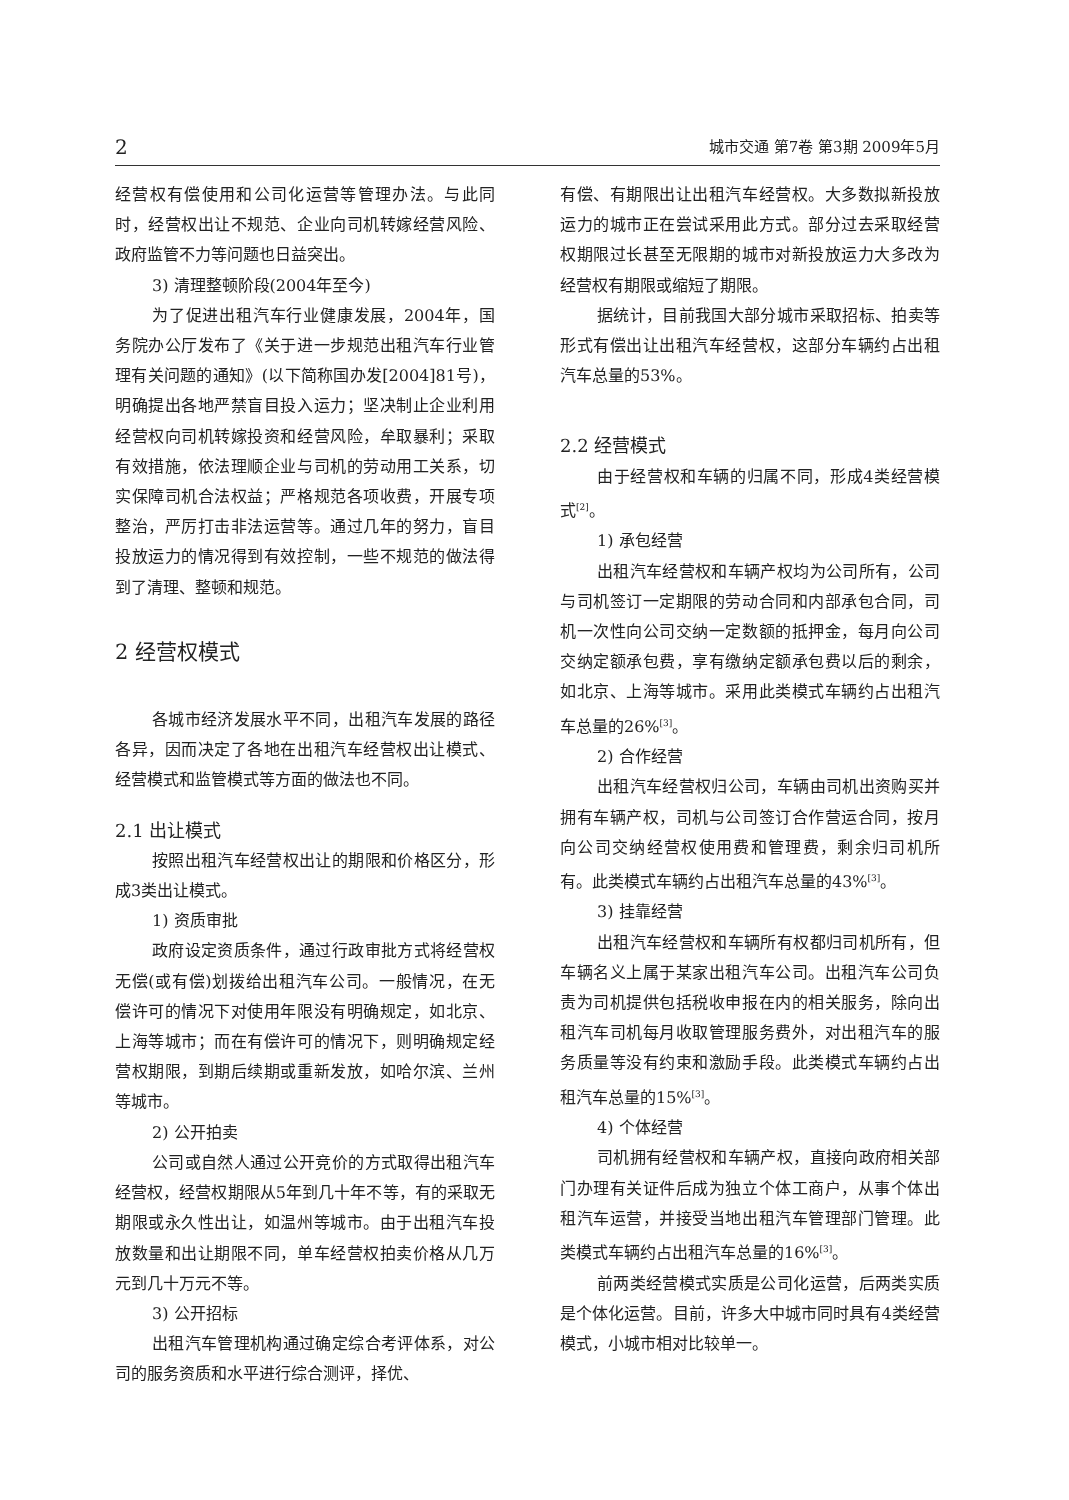2 城市交通 第7卷 第3期 2009年5月
经营权有偿使用和公司化运营等管理办法。与此同时，经营权出让不规范、企业向司机转嫁经营风险、政府监管不力等问题也日益突出。
3) 清理整顿阶段(2004年至今)
为了促进出租汽车行业健康发展，2004年，国务院办公厅发布了《关于进一步规范出租汽车行业管理有关问题的通知》(以下简称国办发[2004]81号)，明确提出各地严禁盲目投入运力；坚决制止企业利用经营权向司机转嫁投资和经营风险，牟取暴利；采取有效措施，依法理顺企业与司机的劳动用工关系，切实保障司机合法权益；严格规范各项收费，开展专项整治，严厉打击非法运营等。通过几年的努力，盲目投放运力的情况得到有效控制，一些不规范的做法得到了清理、整顿和规范。
2 经营权模式
各城市经济发展水平不同，出租汽车发展的路径各异，因而决定了各地在出租汽车经营权出让模式、经营模式和监管模式等方面的做法也不同。
2.1 出让模式
按照出租汽车经营权出让的期限和价格区分，形成3类出让模式。
1) 资质审批
政府设定资质条件，通过行政审批方式将经营权无偿(或有偿)划拨给出租汽车公司。一般情况，在无偿许可的情况下对使用年限没有明确规定，如北京、上海等城市；而在有偿许可的情况下，则明确规定经营权期限，到期后续期或重新发放，如哈尔滨、兰州等城市。
2) 公开拍卖
公司或自然人通过公开竞价的方式取得出租汽车经营权，经营权期限从5年到几十年不等，有的采取无期限或永久性出让，如温州等城市。由于出租汽车投放数量和出让期限不同，单车经营权拍卖价格从几万元到几十万元不等。
3) 公开招标
出租汽车管理机构通过确定综合考评体系，对公司的服务资质和水平进行综合测评，择优、
有偿、有期限出让出租汽车经营权。大多数拟新投放运力的城市正在尝试采用此方式。部分过去采取经营权期限过长甚至无限期的城市对新投放运力大多改为经营权有期限或缩短了期限。
据统计，目前我国大部分城市采取招标、拍卖等形式有偿出让出租汽车经营权，这部分车辆约占出租汽车总量的53%。
2.2 经营模式
由于经营权和车辆的归属不同，形成4类经营模式<sup>[2]</sup>。
1) 承包经营
出租汽车经营权和车辆产权均为公司所有，公司与司机签订一定期限的劳动合同和内部承包合同，司机一次性向公司交纳一定数额的抵押金，每月向公司交纳定额承包费，享有缴纳定额承包费以后的剩余，如北京、上海等城市。采用此类模式车辆约占出租汽车总量的26%<sup>[3]</sup>。
2) 合作经营
出租汽车经营权归公司，车辆由司机出资购买并拥有车辆产权，司机与公司签订合作营运合同，按月向公司交纳经营权使用费和管理费，剩余归司机所有。此类模式车辆约占出租汽车总量的43%<sup>[3]</sup>。
3) 挂靠经营
出租汽车经营权和车辆所有权都归司机所有，但车辆名义上属于某家出租汽车公司。出租汽车公司负责为司机提供包括税收申报在内的相关服务，除向出租汽车司机每月收取管理服务费外，对出租汽车的服务质量等没有约束和激励手段。此类模式车辆约占出租汽车总量的15%<sup>[3]</sup>。
4) 个体经营
司机拥有经营权和车辆产权，直接向政府相关部门办理有关证件后成为独立个体工商户，从事个体出租汽车运营，并接受当地出租汽车管理部门管理。此类模式车辆约占出租汽车总量的16%<sup>[3]</sup>。
前两类经营模式实质是公司化运营，后两类实质是个体化运营。目前，许多大中城市同时具有4类经营模式，小城市相对比较单一。